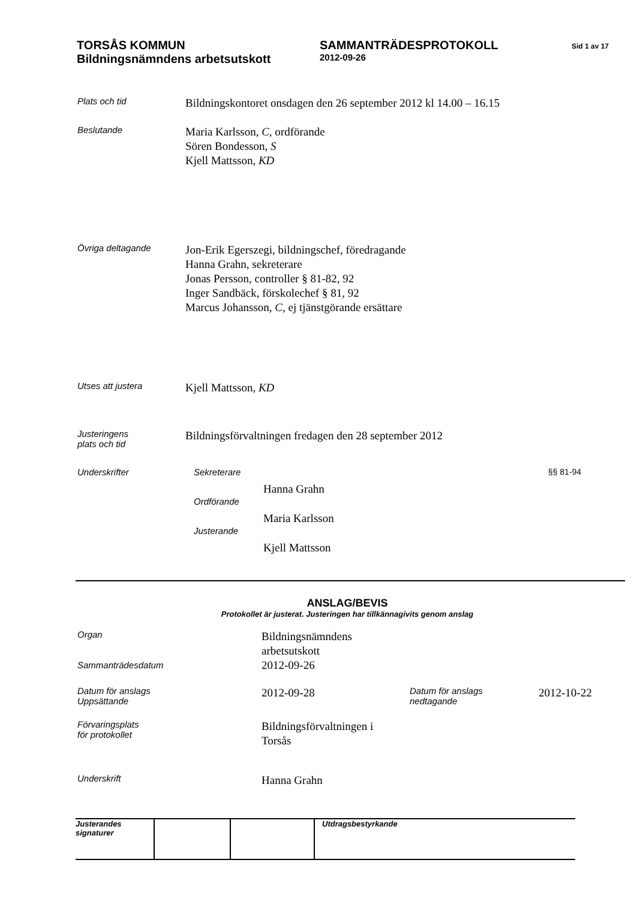TORSÅS KOMMUN
Bildningsnämndens arbetsutskott
SAMMANTRÄDESPROTOKOLL
2012-09-26
Sid 1 av 17
Plats och tid
Bildningskontoret onsdagen den 26 september 2012 kl 14.00 – 16.15
Beslutande
Maria Karlsson, C, ordförande
Sören Bondesson, S
Kjell Mattsson, KD
Övriga deltagande
Jon-Erik Egerszegi, bildningschef, föredragande
Hanna Grahn, sekreterare
Jonas Persson, controller § 81-82, 92
Inger Sandbäck, förskolechef § 81, 92
Marcus Johansson, C, ej tjänstgörande ersättare
Utses att justera
Kjell Mattsson, KD
Justeringens
plats och tid
Bildningsförvaltningen fredagen den 28 september 2012
Underskrifter Sekreterare §§ 81-94
Hanna Grahn
Ordförande
Maria Karlsson
Justerande
Kjell Mattsson
ANSLAG/BEVIS
Protokollet är justerat. Justeringen har tillkännagivits genom anslag
Organ
Sammanträdesdatum
Bildningsnämndens
arbetsutskott
2012-09-26
Datum för anslags
Uppsättande
2012-09-28
Datum för anslags
nedtagande
2012-10-22
Förvaringsplats
för protokollet
Bildningsförvaltningen i
Torsås
Underskrift
Hanna Grahn
Justerandes signaturer
Utdragsbestyrkande